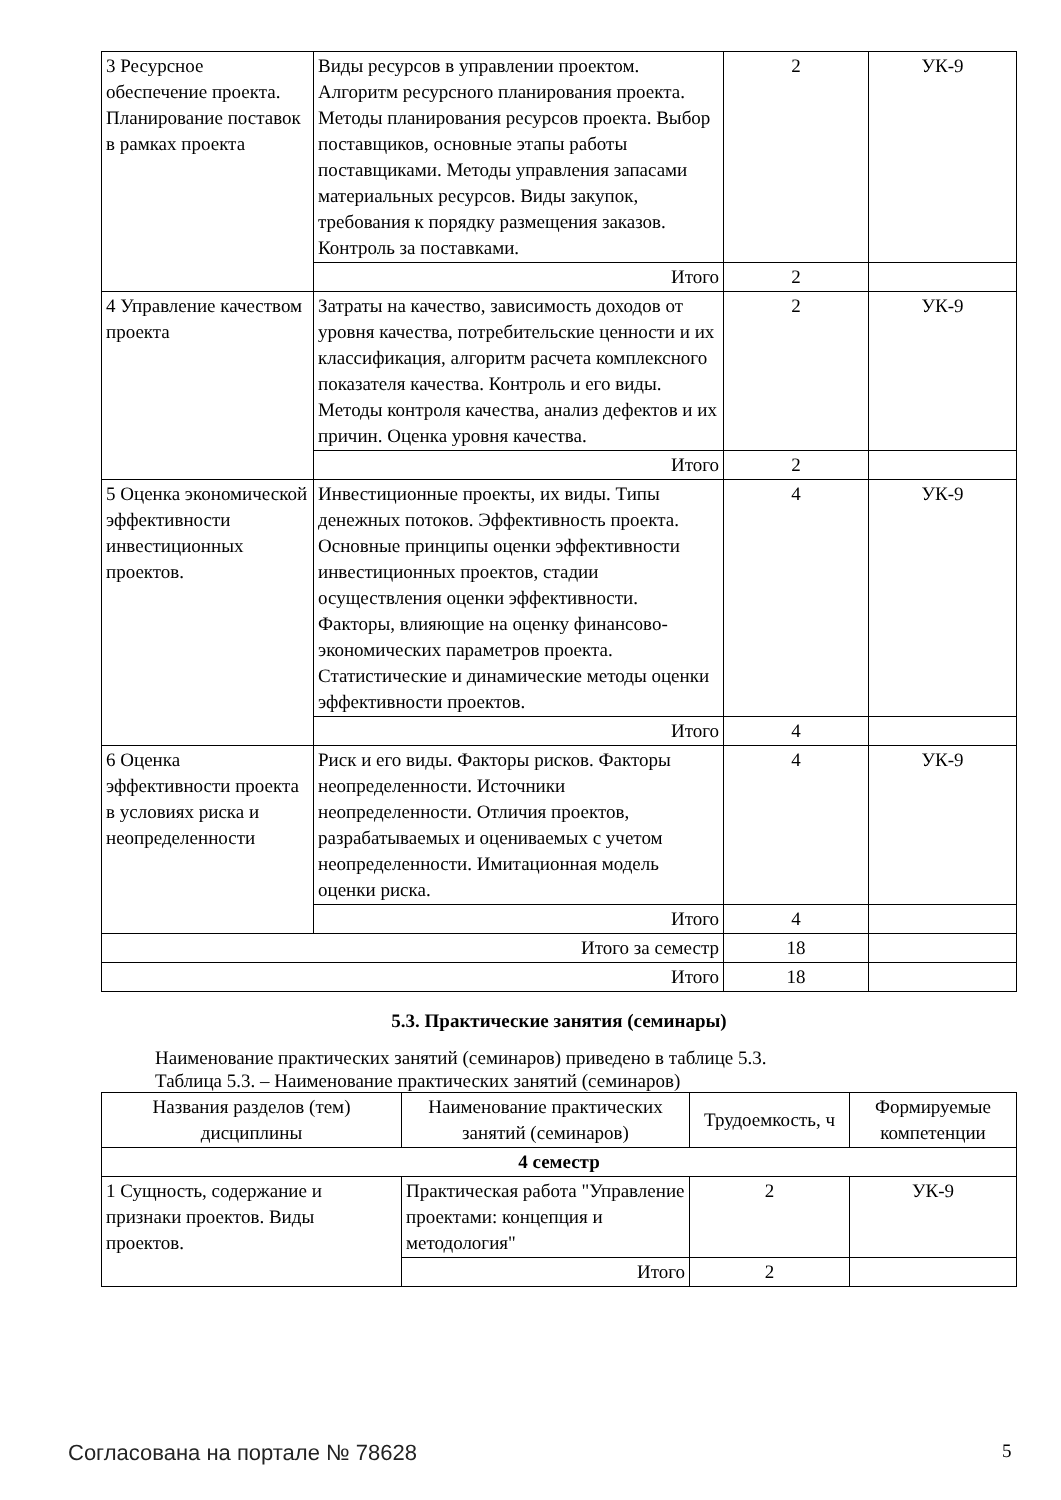| 3 Ресурсное обеспечение проекта. Планирование поставок в рамках проекта | Виды ресурсов в управлении проектом. Алгоритм ресурсного планирования проекта. Методы планирования ресурсов проекта. Выбор поставщиков, основные этапы работы поставщиками. Методы управления запасами материальных ресурсов. Виды закупок, требования к порядку размещения заказов. Контроль за поставками. | 2 | УК-9 |
| | Итого | 2 | |
| 4 Управление качеством проекта | Затраты на качество, зависимость доходов от уровня качества, потребительские ценности и их классификация, алгоритм расчета комплексного показателя качества. Контроль и его виды. Методы контроля качества, анализ дефектов и их причин. Оценка уровня качества. | 2 | УК-9 |
| | Итого | 2 | |
| 5 Оценка экономической эффективности инвестиционных проектов. | Инвестиционные проекты, их виды. Типы денежных потоков. Эффективность проекта. Основные принципы оценки эффективности инвестиционных проектов, стадии осуществления оценки эффективности. Факторы, влияющие на оценку финансово-экономических параметров проекта. Статистические и динамические методы оценки эффективности проектов. | 4 | УК-9 |
| | Итого | 4 | |
| 6 Оценка эффективности проекта в условиях риска и неопределенности | Риск и его виды. Факторы рисков. Факторы неопределенности. Источники неопределенности. Отличия проектов, разрабатываемых и оцениваемых с учетом неопределенности. Имитационная модель оценки риска. | 4 | УК-9 |
| | Итого | 4 | |
| Итого за семестр | | 18 | |
| Итого | | 18 | |
5.3. Практические занятия (семинары)
Наименование практических занятий (семинаров) приведено в таблице 5.3.
Таблица 5.3. – Наименование практических занятий (семинаров)
| Названия разделов (тем) дисциплины | Наименование практических занятий (семинаров) | Трудоемкость, ч | Формируемые компетенции |
| --- | --- | --- | --- |
| 4 семестр | | | |
| 1 Сущность, содержание и признаки проектов. Виды проектов. | Практическая работа "Управление проектами: концепция и методология" | 2 | УК-9 |
| | Итого | 2 | |
Согласована на портале № 78628 5